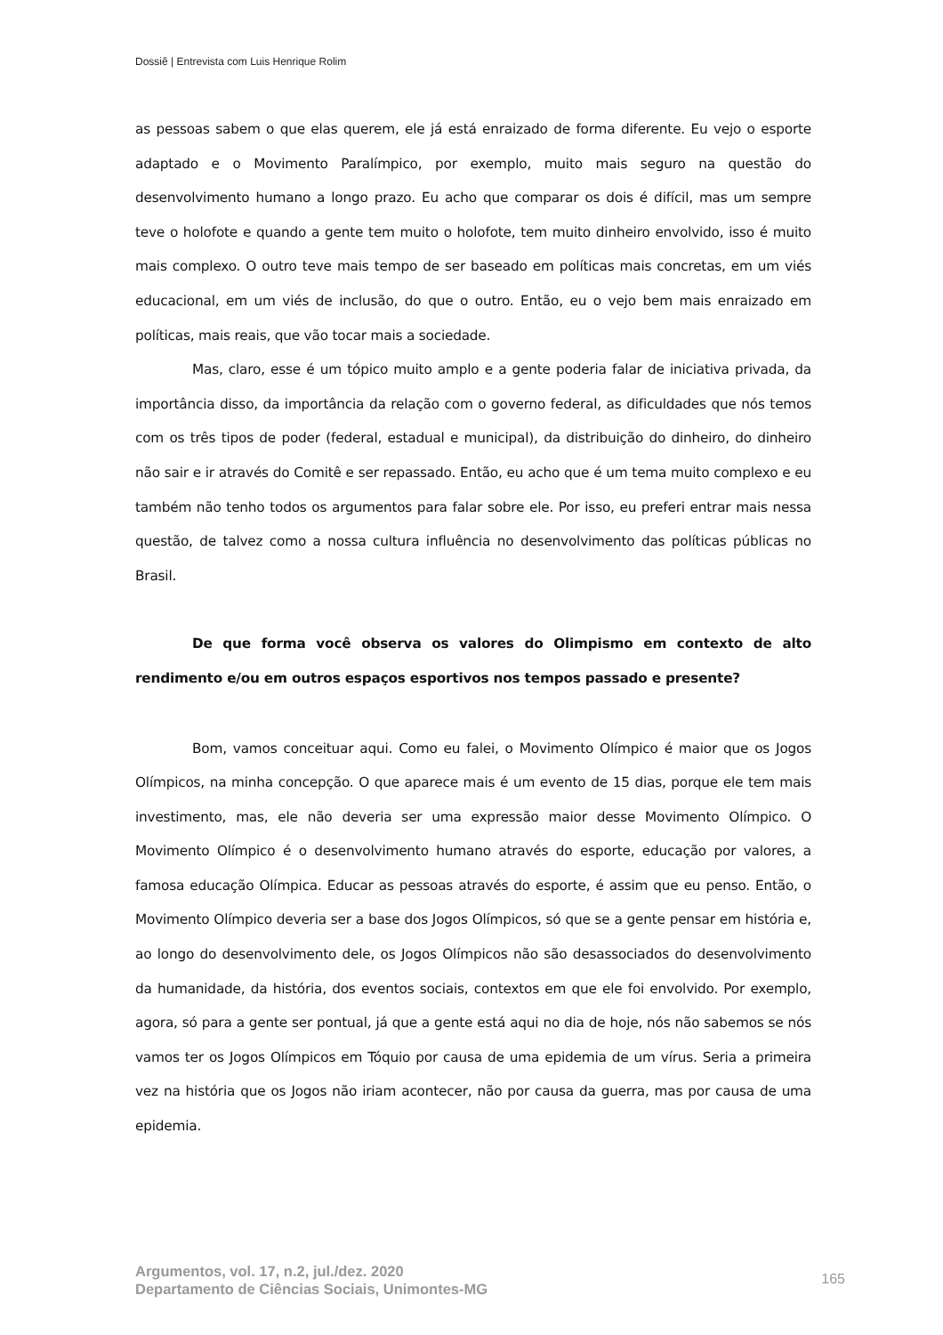Dossiê | Entrevista com Luis Henrique Rolim
as pessoas sabem o que elas querem, ele já está enraizado de forma diferente. Eu vejo o esporte adaptado e o Movimento Paralímpico, por exemplo, muito mais seguro na questão do desenvolvimento humano a longo prazo. Eu acho que comparar os dois é difícil, mas um sempre teve o holofote e quando a gente tem muito o holofote, tem muito dinheiro envolvido, isso é muito mais complexo. O outro teve mais tempo de ser baseado em políticas mais concretas, em um viés educacional, em um viés de inclusão, do que o outro. Então, eu o vejo bem mais enraizado em políticas, mais reais, que vão tocar mais a sociedade.
Mas, claro, esse é um tópico muito amplo e a gente poderia falar de iniciativa privada, da importância disso, da importância da relação com o governo federal, as dificuldades que nós temos com os três tipos de poder (federal, estadual e municipal), da distribuição do dinheiro, do dinheiro não sair e ir através do Comitê e ser repassado. Então, eu acho que é um tema muito complexo e eu também não tenho todos os argumentos para falar sobre ele. Por isso, eu preferi entrar mais nessa questão, de talvez como a nossa cultura influência no desenvolvimento das políticas públicas no Brasil.
De que forma você observa os valores do Olimpismo em contexto de alto rendimento e/ou em outros espaços esportivos nos tempos passado e presente?
Bom, vamos conceituar aqui. Como eu falei, o Movimento Olímpico é maior que os Jogos Olímpicos, na minha concepção. O que aparece mais é um evento de 15 dias, porque ele tem mais investimento, mas, ele não deveria ser uma expressão maior desse Movimento Olímpico. O Movimento Olímpico é o desenvolvimento humano através do esporte, educação por valores, a famosa educação Olímpica. Educar as pessoas através do esporte, é assim que eu penso. Então, o Movimento Olímpico deveria ser a base dos Jogos Olímpicos, só que se a gente pensar em história e, ao longo do desenvolvimento dele, os Jogos Olímpicos não são desassociados do desenvolvimento da humanidade, da história, dos eventos sociais, contextos em que ele foi envolvido. Por exemplo, agora, só para a gente ser pontual, já que a gente está aqui no dia de hoje, nós não sabemos se nós vamos ter os Jogos Olímpicos em Tóquio por causa de uma epidemia de um vírus. Seria a primeira vez na história que os Jogos não iriam acontecer, não por causa da guerra, mas por causa de uma epidemia.
Argumentos, vol. 17, n.2, jul./dez. 2020
Departamento de Ciências Sociais, Unimontes-MG
165